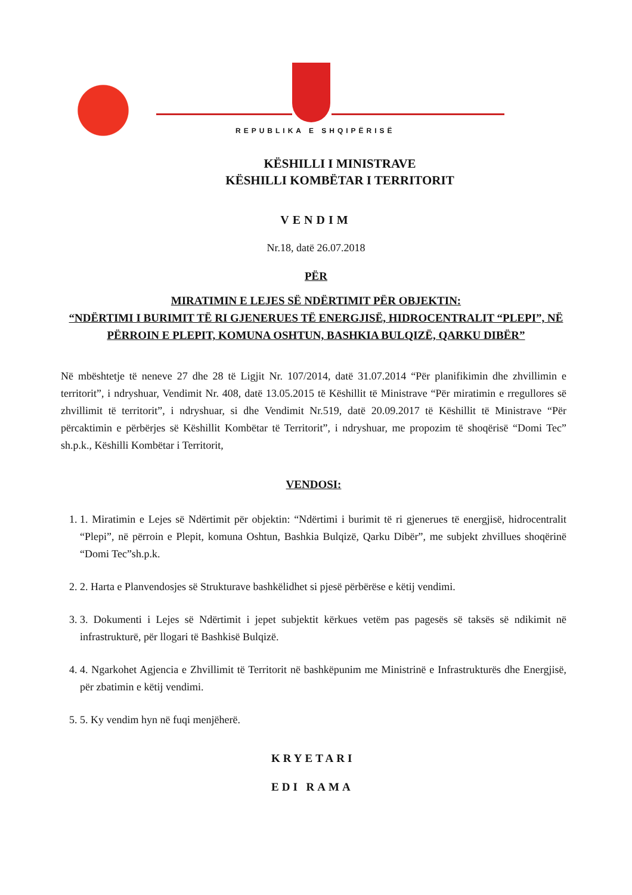REPUBLIKA E SHQIPËRISË
KËSHILLI I MINISTRAVE
KËSHILLI KOMBËTAR I TERRITORIT
VENDIM
Nr.18, datë 26.07.2018
PËR
MIRATIMIN E LEJES SË NDËRTIMIT PËR OBJEKTIN:
“NDËRTIMI I BURIMIT TË RI GJENERUES TË ENERGJISË, HIDROCENTRALIT “PLEPI”, NË PËRROIN E PLEPIT, KOMUNA OSHTUN, BASHKIA BULQIZË, QARKU DIBËR”
Në mbështetje të neneve 27 dhe 28 të Ligjit Nr. 107/2014, datë 31.07.2014 “Për planifikimin dhe zhvillimin e territorit”, i ndryshuar, Vendimit Nr. 408, datë 13.05.2015 të Këshillit të Ministrave “Për miratimin e rregullores së zhvillimit të territorit”, i ndryshuar, si dhe Vendimit Nr.519, datë 20.09.2017 të Këshillit të Ministrave “Për përcaktimin e përbërjes së Këshillit Kombëtar të Territorit”, i ndryshuar, me propozim të shoqërisë “Domi Tec” sh.p.k., Këshilli Kombëtar i Territorit,
VENDOSI:
1. 1. Miratimin e Lejes së Ndërtimit për objektin: “Ndërtimi i burimit të ri gjenerues të energjisë, hidrocentralit “Plepi”, në përroin e Plepit, komuna Oshtun, Bashkia Bulqizë, Qarku Dibër”, me subjekt zhvillues shoqërinë “Domi Tec”sh.p.k.
2. 2. Harta e Planvendosjes së Strukturave bashkëlidhet si pjesë përbërëse e këtij vendimi.
3. 3. Dokumenti i Lejes së Ndërtimit i jepet subjektit kërkues vetëm pas pagesës së taksës së ndikimit në infrastrukturë, për llogari të Bashkisë Bulqizë.
4. 4. Ngarkohet Agjencia e Zhvillimit të Territorit në bashkëpunim me Ministrinë e Infrastrukturës dhe Energjisë, për zbatimin e këtij vendimi.
5. 5. Ky vendim hyn në fuqi menjëherë.
KRYETARI
EDI RAMA